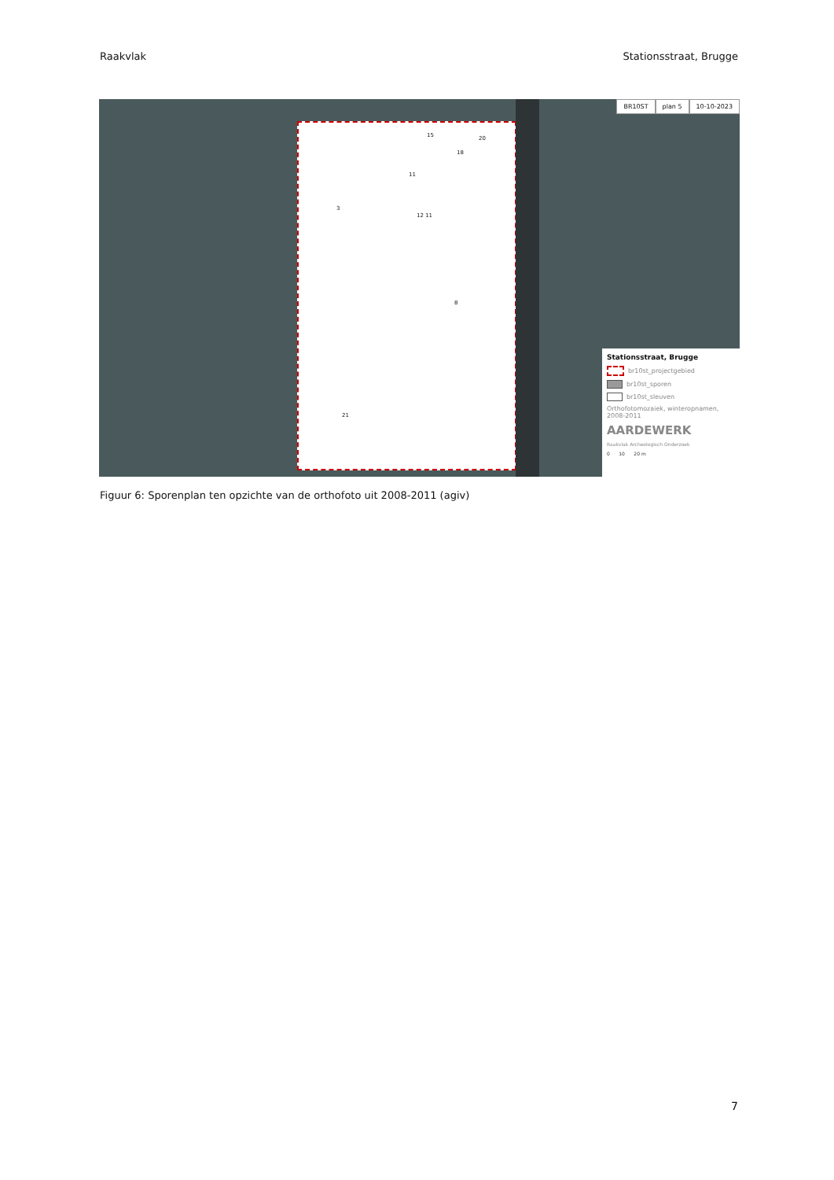Raakvlak Stationsstraat, Brugge
15 20
18
11
12 11
3
8
21
BR10ST plan 5 10-10-2023
Stationsstraat, Brugge
br10st_projectgebied
br10st_sporen
br10st_sleuven
Orthofotomozaiek, winteropnamen, 2008-2011
AARDEWERK
Raakvlak Archeologisch Onderzoek
0 10 20 m
Figuur 6: Sporenplan ten opzichte van de orthofoto uit 2008-2011 (agiv)
7